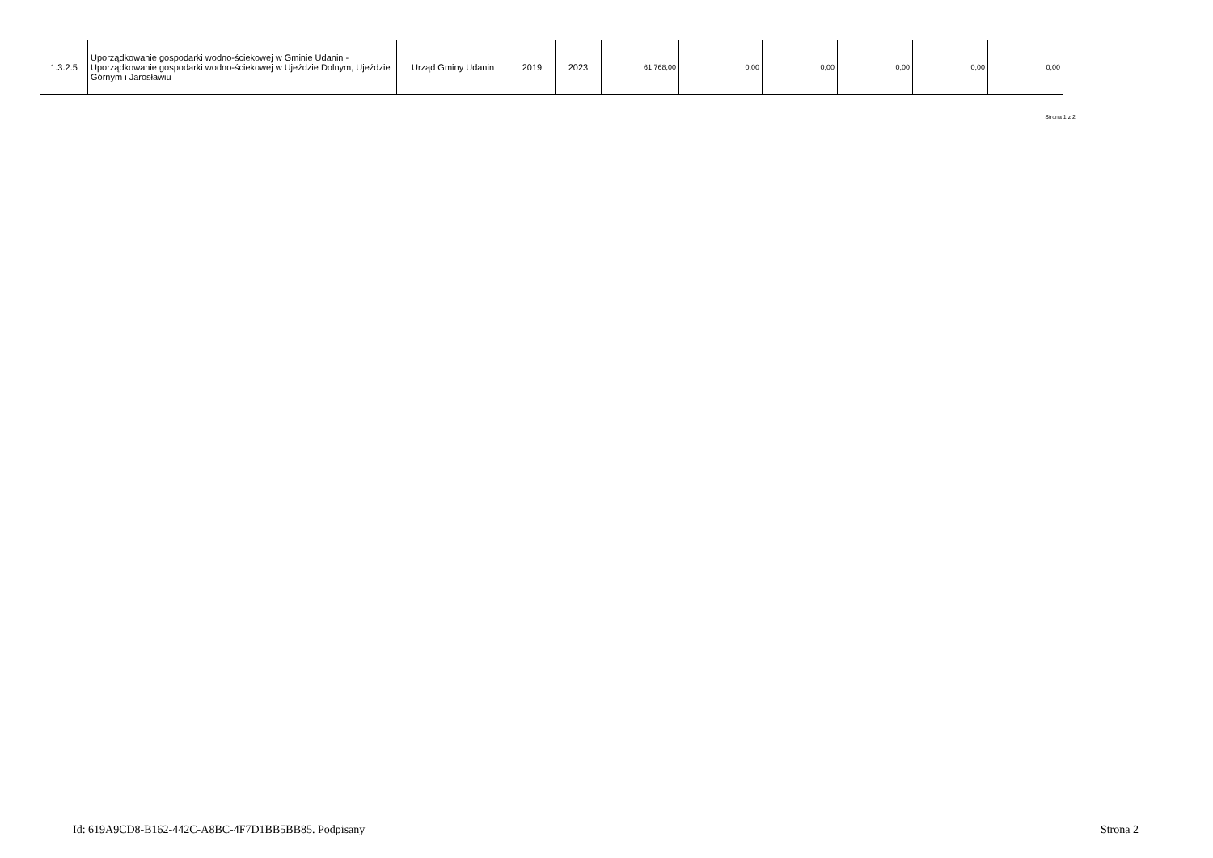| 1.3.2.5 | Uporządkowanie gospodarki wodno-ściekowej w Gminie Udanin - Uporządkowanie gospodarki wodno-ściekowej w Ujeździe Dolnym, Ujeździe Górnym i Jarosławiu | Urząd Gminy Udanin | 2019 | 2023 | 61 768,00 | 0,00 | 0,00 | 0,00 | 0,00 | 0,00 |
Strona 1 z 2
Id: 619A9CD8-B162-442C-A8BC-4F7D1BB5BB85. Podpisany Strona 2